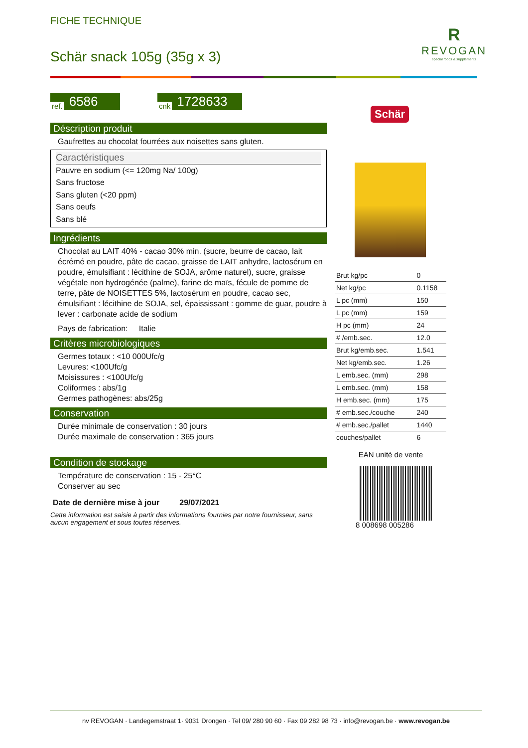FICHE TECHNIQUE
Schär snack 105g (35g x 3)
R
REVOGAN
special foods & supplements
ref. 6586
cnk 1728633
Déscription produit
Gaufrettes au chocolat fourrées aux noisettes sans gluten.
Caractéristiques
Pauvre en sodium (<= 120mg Na/ 100g)
Sans fructose
Sans gluten (<20 ppm)
Sans oeufs
Sans blé
Ingrédients
Chocolat au LAIT 40% - cacao 30% min. (sucre, beurre de cacao, lait écrémé en poudre, pâte de cacao, graisse de LAIT anhydre, lactosérum en poudre, émulsifiant : lécithine de SOJA, arôme naturel), sucre, graisse végétale non hydrogénée (palme), farine de maïs, fécule de pomme de terre, pâte de NOISETTES 5%, lactosérum en poudre, cacao sec, émulsifiant : lécithine de SOJA, sel, épaississant : gomme de guar, poudre à lever : carbonate acide de sodium
Pays de fabrication: Italie
Critères microbiologiques
Germes totaux : <10 000Ufc/g
Levures: <100Ufc/g
Moisissures : <100Ufc/g
Coliformes : abs/1g
Germes pathogènes: abs/25g
Conservation
Durée minimale de conservation : 30 jours
Durée maximale de conservation : 365 jours
Condition de stockage
Température de conservation : 15 - 25°C
Conserver au sec
Date de dernière mise à jour 29/07/2021
Cette information est saisie à partir des informations fournies par notre fournisseur, sans aucun engagement et sous toutes réserves.
Schär
| Brut kg/pc | 0 |
| Net kg/pc | 0.1158 |
| L pc (mm) | 150 |
| L pc (mm) | 159 |
| H pc (mm) | 24 |
| # /emb.sec. | 12.0 |
| Brut kg/emb.sec. | 1.541 |
| Net kg/emb.sec. | 1.26 |
| L emb.sec. (mm) | 298 |
| L emb.sec. (mm) | 158 |
| H emb.sec. (mm) | 175 |
| # emb.sec./couche | 240 |
| # emb.sec./pallet | 1440 |
| couches/pallet | 6 |
EAN unité de vente
8 008698 005286
nv REVOGAN · Landegemstraat 1· 9031 Drongen · Tel 09/ 280 90 60 · Fax 09 282 98 73 · info@revogan.be · www.revogan.be